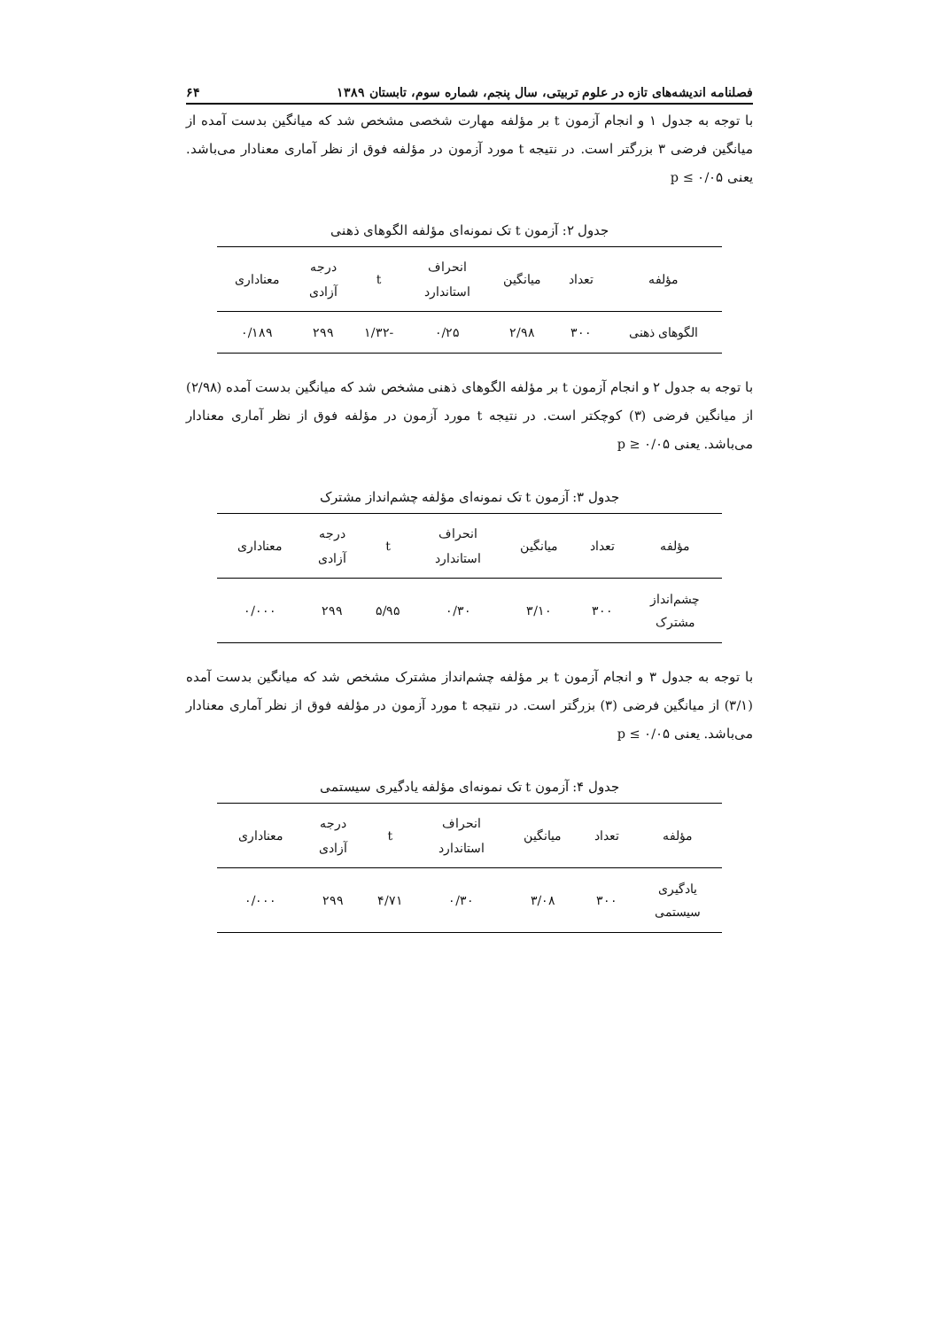فصلنامه اندیشه‌های تازه در علوم تربیتی، سال پنجم، شماره سوم، تابستان ۱۳۸۹ ۶۴
با توجه به جدول ۱ و انجام آزمون t بر مؤلفه مهارت شخصی مشخص شد که میانگین بدست آمده از میانگین فرضی ۳ بزرگتر است. در نتیجه t مورد آزمون در مؤلفه فوق از نظر آماری معنادار می‌باشد. یعنی p ≤ ۰/۰۵
جدول ۲: آزمون t تک نمونه‌ای مؤلفه الگوهای ذهنی
| مؤلفه | تعداد | میانگین | انحراف استاندارد | t | درجه آزادی | معناداری |
| --- | --- | --- | --- | --- | --- | --- |
| الگوهای ذهنی | ۳۰۰ | ۲/۹۸ | ۰/۲۵ | -۱/۳۲ | ۲۹۹ | ۰/۱۸۹ |
با توجه به جدول ۲ و انجام آزمون t بر مؤلفه الگوهای ذهنی مشخص شد که میانگین بدست آمده (۲/۹۸) از میانگین فرضی (۳) کوچکتر است. در نتیجه t مورد آزمون در مؤلفه فوق از نظر آماری معنادار می‌باشد. یعنی p ≥ ۰/۰۵
جدول ۳: آزمون t تک نمونه‌ای مؤلفه چشم‌انداز مشترک
| مؤلفه | تعداد | میانگین | انحراف استاندارد | t | درجه آزادی | معناداری |
| --- | --- | --- | --- | --- | --- | --- |
| چشم‌انداز مشترک | ۳۰۰ | ۳/۱۰ | ۰/۳۰ | ۵/۹۵ | ۲۹۹ | ۰/۰۰۰ |
با توجه به جدول ۳ و انجام آزمون t بر مؤلفه چشم‌انداز مشترک مشخص شد که میانگین بدست آمده (۳/۱) از میانگین فرضی (۳) بزرگتر است. در نتیجه t مورد آزمون در مؤلفه فوق از نظر آماری معنادار می‌باشد. یعنی p ≤ ۰/۰۵
جدول ۴: آزمون t تک نمونه‌ای مؤلفه یادگیری سیستمی
| مؤلفه | تعداد | میانگین | انحراف استاندارد | t | درجه آزادی | معناداری |
| --- | --- | --- | --- | --- | --- | --- |
| یادگیری سیستمی | ۳۰۰ | ۳/۰۸ | ۰/۳۰ | ۴/۷۱ | ۲۹۹ | ۰/۰۰۰ |